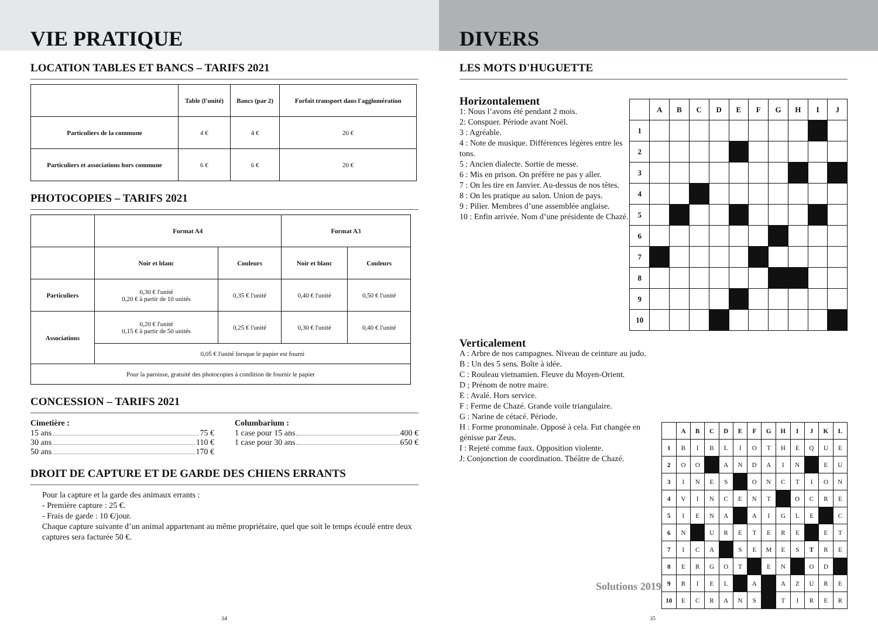VIE PRATIQUE
LOCATION TABLES ET BANCS – TARIFS 2021
| | Table (l'unité) | Bancs (par 2) | Forfait transport dans l'agglomération |
| --- | --- | --- | --- |
| Particuliers de la commune | 4 € | 4 € | 20 € |
| Particuliers et associations hors commune | 6 € | 6 € | 20 € |
PHOTOCOPIES – TARIFS 2021
| | Format A4 | | Format A3 | |
| --- | --- | --- | --- | --- |
| | Noir et blanc | Couleurs | Noir et blanc | Couleurs |
| Particuliers | 0,30 € l'unité 0,20 € à partir de 10 unités | 0,35 € l'unité | 0,40 € l'unité | 0,50 € l'unité |
| Associations | 0,20 € l'unité 0,15 € à partir de 50 unités | 0,25 € l'unité | 0,30 € l'unité | 0,40 € l'unité |
| | 0,05 € l'unité lorsque le papier est fourni | | | |
| Pour la paroisse, gratuité des photocopies à condition de fournir le papier | | | | |
CONCESSION – TARIFS 2021
Cimetière :
15 ans 75 €
30 ans 110 €
50 ans 170 €
Columbarium :
1 case pour 15 ans 400 €
1 case pour 30 ans 650 €
DROIT DE CAPTURE ET DE GARDE DES CHIENS ERRANTS
Pour la capture et la garde des animaux errants :
- Première capture : 25 €.
- Frais de garde : 10 €/jour.
Chaque capture suivante d’un animal appartenant au même propriétaire, quel que soit le temps écoulé entre deux captures sera facturée 50 €.
34
DIVERS
LES MOTS D'HUGUETTE
Horizontalement
1: Nous l’avons été pendant 2 mois.
2: Conspuer. Période avant Noël.
3 : Agréable.
4 : Note de musique. Différences légères entre les tons.
5 : Ancien dialecte. Sortie de messe.
6 : Mis en prison. On préfère ne pas y aller.
7 : On les tire en Janvier. Au-dessus de nos têtes.
8 : On les pratique au salon. Union de pays.
9 : Pilier. Membres d’une assemblée anglaise.
10 : Enfin arrivée. Nom d’une présidente de Chazé.
| | A | B | C | D | E | F | G | H | I | J |
| 1 | | | | | | | | | | |
| 2 | | | | | | | | | | |
| 3 | | | | | | | | | | |
| 4 | | | | | | | | | | |
| 5 | | | | | | | | | | |
| 6 | | | | | | | | | | |
| 7 | | | | | | | | | | |
| 8 | | | | | | | | | | |
| 9 | | | | | | | | | | |
| 10 | | | | | | | | | | |
Verticalement
A : Arbre de nos campagnes. Niveau de ceinture au judo.
B : Un des 5 sens. Boîte à idée.
C : Rouleau vietnamien. Fleuve du Moyen-Orient.
D ; Prénom de notre maire.
E : Avalé. Hors service.
F : Ferme de Chazé. Grande voile triangulaire.
G : Narine de cétacé. Période.
H : Forme pronominale. Opposé à cela. Fut changée en génisse par Zeus.
I : Rejeté comme faux. Opposition violente.
J: Conjonction de coordination. Théâtre de Chazé.
Solutions 2019
| | A | B | C | D | E | F | G | H | I | J | K | L |
| 1 | B | I | B | L | I | O | T | H | E | Q | U | E |
| 2 | O | O | | A | N | D | A | I | N | | E | U |
| 3 | I | N | E | S | | O | N | C | T | I | O | N |
| 4 | V | I | N | C | E | N | T | | O | C | R | E |
| 5 | I | E | N | A | | A | I | G | L | E | | C |
| 6 | N | | U | R | E | T | E | R | E | | E | T |
| 7 | I | C | A | | S | E | M | E | S | T | R | E |
| 8 | E | R | G | O | T | | E | N | | O | D | |
| 9 | R | I | E | L | | A | | A | Z | U | R | E |
| 10 | E | C | R | A | N | S | | T | I | R | E | R |
35